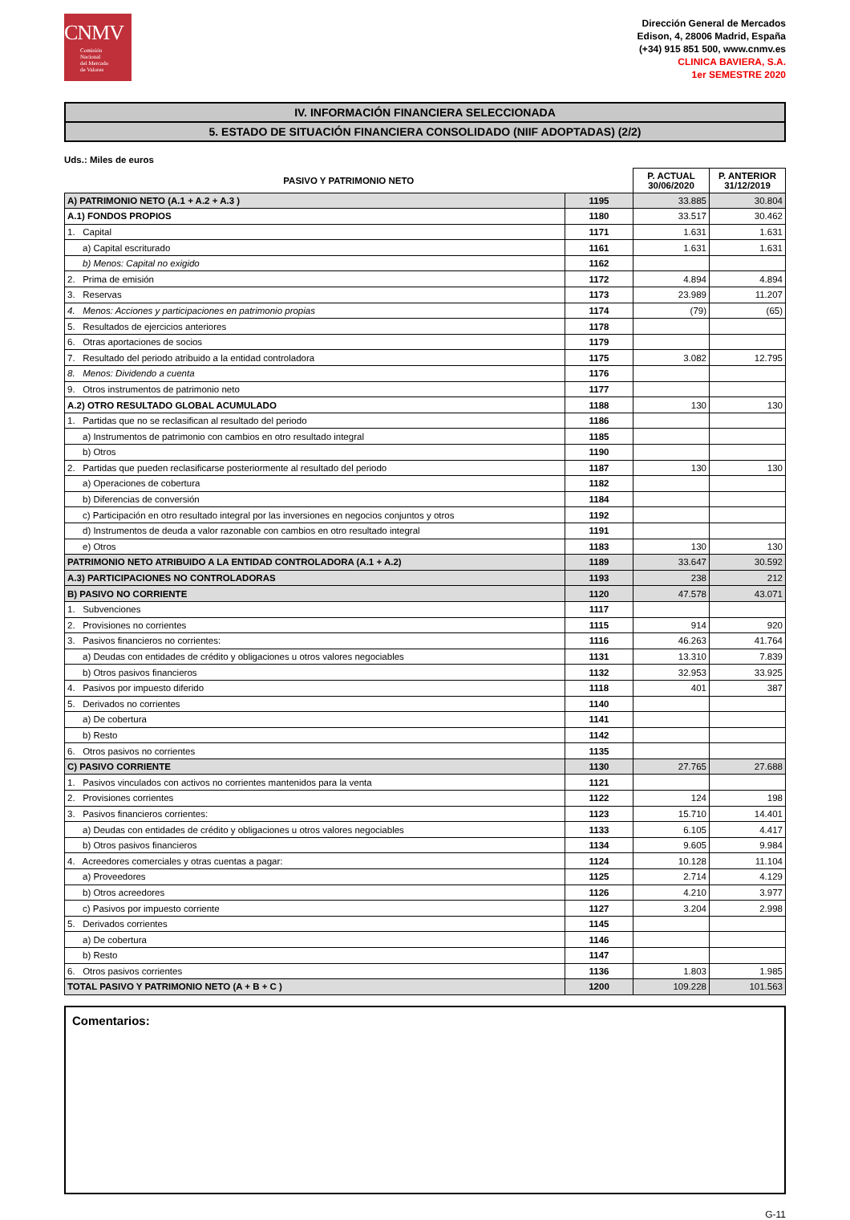CNMV
Comisión
Nacional
del Mercado
de Valores
Dirección General de Mercados
Edison, 4, 28006 Madrid, España
(+34) 915 851 500, www.cnmv.es
CLINICA BAVIERA, S.A.
1er SEMESTRE 2020
IV. INFORMACIÓN FINANCIERA SELECCIONADA
5. ESTADO DE SITUACIÓN FINANCIERA CONSOLIDADO (NIIF ADOPTADAS) (2/2)
Uds.: Miles de euros
| PASIVO Y PATRIMONIO NETO | | P. ACTUAL 30/06/2020 | P. ANTERIOR 31/12/2019 |
| --- | --- | --- | --- |
| A) PATRIMONIO NETO (A.1 + A.2 + A.3 ) | 1195 | 33.885 | 30.804 |
| A.1) FONDOS PROPIOS | 1180 | 33.517 | 30.462 |
| 1. Capital | 1171 | 1.631 | 1.631 |
| a) Capital escriturado | 1161 | 1.631 | 1.631 |
| b) Menos: Capital no exigido | 1162 | | |
| 2. Prima de emisión | 1172 | 4.894 | 4.894 |
| 3. Reservas | 1173 | 23.989 | 11.207 |
| 4. Menos: Acciones y participaciones en patrimonio propias | 1174 | (79) | (65) |
| 5. Resultados de ejercicios anteriores | 1178 | | |
| 6. Otras aportaciones de socios | 1179 | | |
| 7. Resultado del periodo atribuido a la entidad controladora | 1175 | 3.082 | 12.795 |
| 8. Menos: Dividendo a cuenta | 1176 | | |
| 9. Otros instrumentos de patrimonio neto | 1177 | | |
| A.2) OTRO RESULTADO GLOBAL ACUMULADO | 1188 | 130 | 130 |
| 1. Partidas que no se reclasifican al resultado del periodo | 1186 | | |
| a) Instrumentos de patrimonio con cambios en otro resultado integral | 1185 | | |
| b) Otros | 1190 | | |
| 2. Partidas que pueden reclasificarse posteriormente al resultado del periodo | 1187 | 130 | 130 |
| a) Operaciones de cobertura | 1182 | | |
| b) Diferencias de conversión | 1184 | | |
| c) Participación en otro resultado integral por las inversiones en negocios conjuntos y otros | 1192 | | |
| d) Instrumentos de deuda a valor razonable con cambios en otro resultado integral | 1191 | | |
| e) Otros | 1183 | 130 | 130 |
| PATRIMONIO NETO ATRIBUIDO A LA ENTIDAD CONTROLADORA (A.1 + A.2) | 1189 | 33.647 | 30.592 |
| A.3) PARTICIPACIONES NO CONTROLADORAS | 1193 | 238 | 212 |
| B) PASIVO NO CORRIENTE | 1120 | 47.578 | 43.071 |
| 1. Subvenciones | 1117 | | |
| 2. Provisiones no corrientes | 1115 | 914 | 920 |
| 3. Pasivos financieros no corrientes: | 1116 | 46.263 | 41.764 |
| a) Deudas con entidades de crédito y obligaciones u otros valores negociables | 1131 | 13.310 | 7.839 |
| b) Otros pasivos financieros | 1132 | 32.953 | 33.925 |
| 4. Pasivos por impuesto diferido | 1118 | 401 | 387 |
| 5. Derivados no corrientes | 1140 | | |
| a) De cobertura | 1141 | | |
| b) Resto | 1142 | | |
| 6. Otros pasivos no corrientes | 1135 | | |
| C) PASIVO CORRIENTE | 1130 | 27.765 | 27.688 |
| 1. Pasivos vinculados con activos no corrientes mantenidos para la venta | 1121 | | |
| 2. Provisiones corrientes | 1122 | 124 | 198 |
| 3. Pasivos financieros corrientes: | 1123 | 15.710 | 14.401 |
| a) Deudas con entidades de crédito y obligaciones u otros valores negociables | 1133 | 6.105 | 4.417 |
| b) Otros pasivos financieros | 1134 | 9.605 | 9.984 |
| 4. Acreedores comerciales y otras cuentas a pagar: | 1124 | 10.128 | 11.104 |
| a) Proveedores | 1125 | 2.714 | 4.129 |
| b) Otros acreedores | 1126 | 4.210 | 3.977 |
| c) Pasivos por impuesto corriente | 1127 | 3.204 | 2.998 |
| 5. Derivados corrientes | 1145 | | |
| a) De cobertura | 1146 | | |
| b) Resto | 1147 | | |
| 6. Otros pasivos corrientes | 1136 | 1.803 | 1.985 |
| TOTAL PASIVO Y PATRIMONIO NETO (A + B + C ) | 1200 | 109.228 | 101.563 |
Comentarios:
G-11